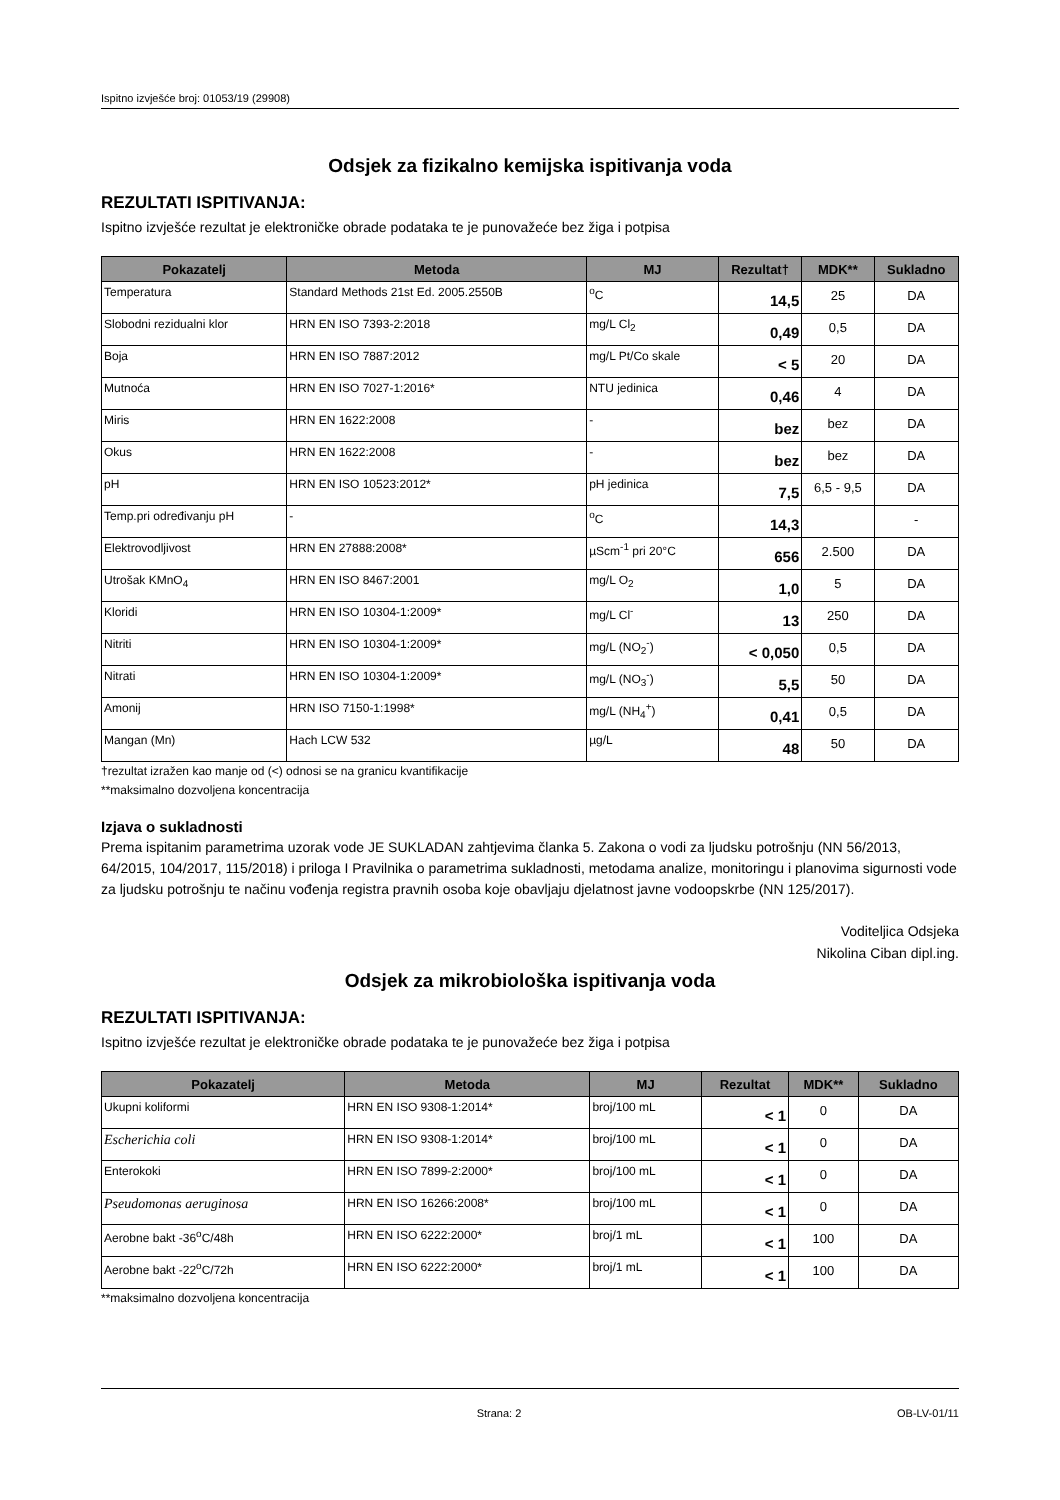Ispitno izvješće broj: 01053/19 (29908)
Odsjek za fizikalno kemijska ispitivanja voda
REZULTATI ISPITIVANJA:
Ispitno izvješće rezultat je elektroničke obrade podataka te je punovažeće bez žiga i potpisa
| Pokazatelj | Metoda | MJ | Rezultat† | MDK** | Sukladno |
| --- | --- | --- | --- | --- | --- |
| Temperatura | Standard Methods 21st Ed. 2005.2550B | <sup>o</sup> C | 14,5 | 25 | DA |
| Slobodni rezidualni klor | HRN EN ISO 7393-2:2018 | mg/L Cl<sub>2</sub> | 0,49 | 0,5 | DA |
| Boja | HRN EN ISO 7887:2012 | mg/L Pt/Co skale | < 5 | 20 | DA |
| Mutnoća | HRN EN ISO 7027-1:2016* | NTU jedinica | 0,46 | 4 | DA |
| Miris | HRN EN 1622:2008 | - | bez | bez | DA |
| Okus | HRN EN 1622:2008 | - | bez | bez | DA |
| pH | HRN EN ISO 10523:2012* | pH jedinica | 7,5 | 6,5 - 9,5 | DA |
| Temp.pri određivanju pH | - | <sup>o</sup> C | 14,3 | | - |
| Elektrovodljivost | HRN EN 27888:2008* | µScm<sup>-1</sup> pri 20°C | 656 | 2.500 | DA |
| Utrošak KMnO<sub>4</sub> | HRN EN ISO 8467:2001 | mg/L O<sub>2</sub> | 1,0 | 5 | DA |
| Kloridi | HRN EN ISO 10304-1:2009* | mg/L Cl<sup>-</sup> | 13 | 250 | DA |
| Nitriti | HRN EN ISO 10304-1:2009* | mg/L (NO<sub>2</sub><sup>-</sup>) | < 0,050 | 0,5 | DA |
| Nitrati | HRN EN ISO 10304-1:2009* | mg/L (NO<sub>3</sub><sup>-</sup>) | 5,5 | 50 | DA |
| Amonij | HRN ISO 7150-1:1998* | mg/L (NH<sub>4</sub><sup>+</sup>) | 0,41 | 0,5 | DA |
| Mangan (Mn) | Hach LCW 532 | µg/L | 48 | 50 | DA |
†rezultat izražen kao manje od (<) odnosi se na granicu kvantifikacije
**maksimalno dozvoljena koncentracija
Izjava o sukladnosti
Prema ispitanim parametrima uzorak vode JE SUKLADAN zahtjevima članka 5. Zakona o vodi za ljudsku potrošnju (NN 56/2013, 64/2015, 104/2017, 115/2018) i priloga I Pravilnika o parametrima sukladnosti, metodama analize, monitoringu i planovima sigurnosti vode za ljudsku potrošnju te načinu vođenja registra pravnih osoba koje obavljaju djelatnost javne vodoopskrbe (NN 125/2017).
Voditeljica Odsjeka
Nikolina Ciban dipl.ing.
Odsjek za mikrobiološka ispitivanja voda
REZULTATI ISPITIVANJA:
Ispitno izvješće rezultat je elektroničke obrade podataka te je punovažeće bez žiga i potpisa
| Pokazatelj | Metoda | MJ | Rezultat | MDK** | Sukladno |
| --- | --- | --- | --- | --- | --- |
| Ukupni koliformi | HRN EN ISO 9308-1:2014* | broj/100 mL | < 1 | 0 | DA |
| Escherichia coli | HRN EN ISO 9308-1:2014* | broj/100 mL | < 1 | 0 | DA |
| Enterokoki | HRN EN ISO 7899-2:2000* | broj/100 mL | < 1 | 0 | DA |
| Pseudomonas aeruginosa | HRN EN ISO 16266:2008* | broj/100 mL | < 1 | 0 | DA |
| Aerobne bakt -36<sup>o</sup>C/48h | HRN EN ISO 6222:2000* | broj/1 mL | < 1 | 100 | DA |
| Aerobne bakt -22<sup>o</sup>C/72h | HRN EN ISO 6222:2000* | broj/1 mL | < 1 | 100 | DA |
**maksimalno dozvoljena koncentracija
Strana: 2 OB-LV-01/11